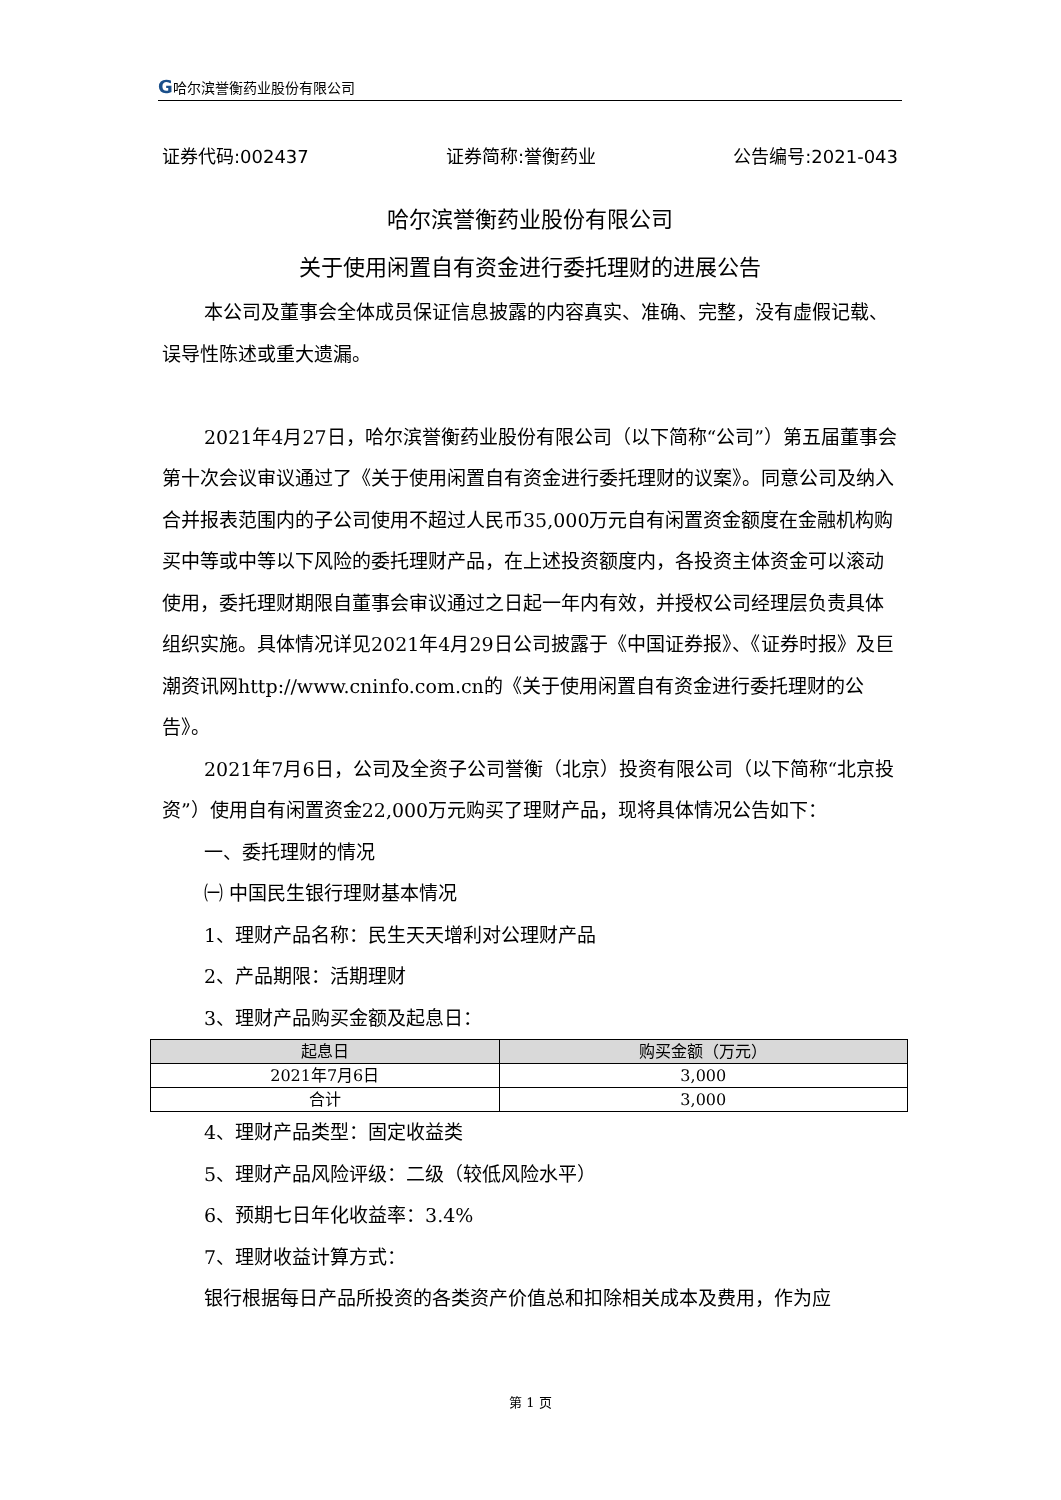G哈尔滨誉衡药业股份有限公司
证券代码:002437 证券简称:誉衡药业 公告编号:2021-043
哈尔滨誉衡药业股份有限公司
关于使用闲置自有资金进行委托理财的进展公告
本公司及董事会全体成员保证信息披露的内容真实、准确、完整，没有虚假记载、误导性陈述或重大遗漏。
2021年4月27日，哈尔滨誉衡药业股份有限公司（以下简称“公司”）第五届董事会第十次会议审议通过了《关于使用闲置自有资金进行委托理财的议案》。同意公司及纳入合并报表范围内的子公司使用不超过人民币35,000万元自有闲置资金额度在金融机构购买中等或中等以下风险的委托理财产品，在上述投资额度内，各投资主体资金可以滚动使用，委托理财期限自董事会审议通过之日起一年内有效，并授权公司经理层负责具体组织实施。具体情况详见2021年4月29日公司披露于《中国证券报》、《证券时报》及巨潮资讯网http://www.cninfo.com.cn的《关于使用闲置自有资金进行委托理财的公告》。
2021年7月6日，公司及全资子公司誉衡（北京）投资有限公司（以下简称“北京投资”）使用自有闲置资金22,000万元购买了理财产品，现将具体情况公告如下：
一、委托理财的情况
㈠ 中国民生银行理财基本情况
1、理财产品名称：民生天天增利对公理财产品
2、产品期限：活期理财
3、理财产品购买金额及起息日：
| 起息日 | 购买金额（万元） |
| --- | --- |
| 2021年7月6日 | 3,000 |
| 合计 | 3,000 |
4、理财产品类型：固定收益类
5、理财产品风险评级：二级（较低风险水平）
6、预期七日年化收益率：3.4%
7、理财收益计算方式：
银行根据每日产品所投资的各类资产价值总和扣除相关成本及费用，作为应
第 1 页